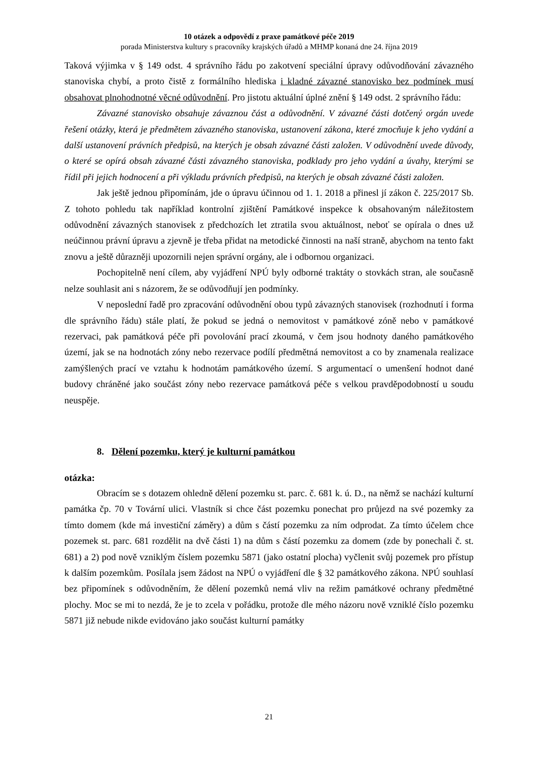10 otázek a odpovědí z praxe památkové péče 2019
porada Ministerstva kultury s pracovníky krajských úřadů a MHMP konaná dne 24. října 2019
Taková výjimka v § 149 odst. 4 správního řádu po zakotvení speciální úpravy odůvodňování závazného stanoviska chybí, a proto čistě z formálního hlediska i kladné závazné stanovisko bez podmínek musí obsahovat plnohodnotné věcné odůvodnění. Pro jistotu aktuální úplné znění § 149 odst. 2 správního řádu:
Závazné stanovisko obsahuje závaznou část a odůvodnění. V závazné části dotčený orgán uvede řešení otázky, která je předmětem závazného stanoviska, ustanovení zákona, které zmocňuje k jeho vydání a další ustanovení právních předpisů, na kterých je obsah závazné části založen. V odůvodnění uvede důvody, o které se opírá obsah závazné části závazného stanoviska, podklady pro jeho vydání a úvahy, kterými se řídil při jejich hodnocení a při výkladu právních předpisů, na kterých je obsah závazné části založen.
Jak ještě jednou připomínám, jde o úpravu účinnou od 1. 1. 2018 a přinesl jí zákon č. 225/2017 Sb. Z tohoto pohledu tak například kontrolní zjištění Památkové inspekce k obsahovaným náležitostem odůvodnění závazných stanovisek z předchozích let ztratila svou aktuálnost, neboť se opírala o dnes už neúčinnou právní úpravu a zjevně je třeba přidat na metodické činnosti na naší straně, abychom na tento fakt znovu a ještě důrazněji upozornili nejen správní orgány, ale i odbornou organizaci.
Pochopitelně není cílem, aby vyjádření NPÚ byly odborné traktáty o stovkách stran, ale současně nelze souhlasit ani s názorem, že se odůvodňují jen podmínky.
V neposlední řadě pro zpracování odůvodnění obou typů závazných stanovisek (rozhodnutí i forma dle správního řádu) stále platí, že pokud se jedná o nemovitost v památkové zóně nebo v památkové rezervaci, pak památková péče při povolování prací zkoumá, v čem jsou hodnoty daného památkového území, jak se na hodnotách zóny nebo rezervace podílí předmětná nemovitost a co by znamenala realizace zamýšlených prací ve vztahu k hodnotám památkového území. S argumentací o umenšení hodnot dané budovy chráněné jako součást zóny nebo rezervace památková péče s velkou pravděpodobností u soudu neuspěje.
8. Dělení pozemku, který je kulturní památkou
otázka:
Obracím se s dotazem ohledně dělení pozemku st. parc. č. 681 k. ú. D., na němž se nachází kulturní památka čp. 70 v Tovární ulici. Vlastník si chce část pozemku ponechat pro průjezd na své pozemky za tímto domem (kde má investiční záměry) a dům s částí pozemku za ním odprodat. Za tímto účelem chce pozemek st. parc. 681 rozdělit na dvě části 1) na dům s částí pozemku za domem (zde by ponechali č. st. 681) a 2) pod nově vzniklým číslem pozemku 5871 (jako ostatní plocha) vyčlenit svůj pozemek pro přístup k dalším pozemkům. Posílala jsem žádost na NPÚ o vyjádření dle § 32 památkového zákona. NPÚ souhlasí bez připomínek s odůvodněním, že dělení pozemků nemá vliv na režim památkové ochrany předmětné plochy. Moc se mi to nezdá, že je to zcela v pořádku, protože dle mého názoru nově vzniklé číslo pozemku 5871 již nebude nikde evidováno jako součást kulturní památky
21